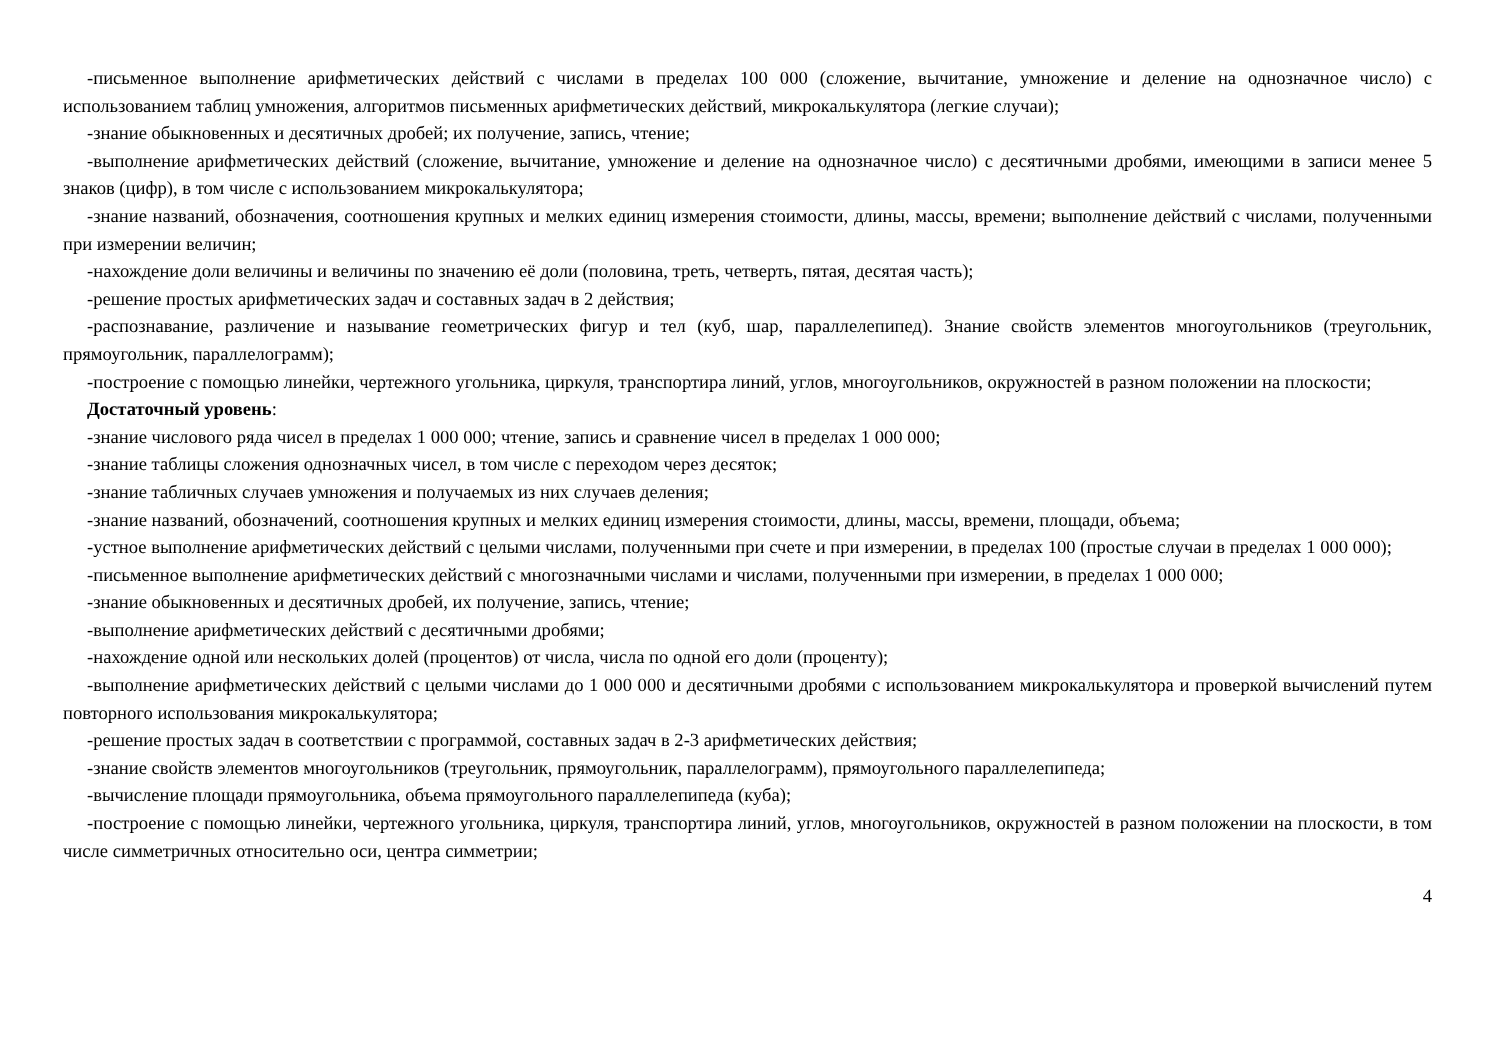-письменное выполнение арифметических действий с числами в пределах 100 000 (сложение, вычитание, умножение и деление на однозначное число) с использованием таблиц умножения, алгоритмов письменных арифметических действий, микрокалькулятора (легкие случаи);
-знание обыкновенных и десятичных дробей; их получение, запись, чтение;
-выполнение арифметических действий (сложение, вычитание, умножение и деление на однозначное число) с десятичными дробями, имеющими в записи менее 5 знаков (цифр), в том числе с использованием микрокалькулятора;
-знание названий, обозначения, соотношения крупных и мелких единиц измерения стоимости, длины, массы, времени; выполнение действий с числами, полученными при измерении величин;
-нахождение доли величины и величины по значению её доли (половина, треть, четверть, пятая, десятая часть);
-решение простых арифметических задач и составных задач в 2 действия;
-распознавание, различение и называние геометрических фигур и тел (куб, шар, параллелепипед). Знание свойств элементов многоугольников (треугольник, прямоугольник, параллелограмм);
-построение с помощью линейки, чертежного угольника, циркуля, транспортира линий, углов, многоугольников, окружностей в разном положении на плоскости;
Достаточный уровень:
-знание числового ряда чисел в пределах 1 000 000; чтение, запись и сравнение чисел в пределах 1 000 000;
-знание таблицы сложения однозначных чисел, в том числе с переходом через десяток;
-знание табличных случаев умножения и получаемых из них случаев деления;
-знание названий, обозначений, соотношения крупных и мелких единиц измерения стоимости, длины, массы, времени, площади, объема;
-устное выполнение арифметических действий с целыми числами, полученными при счете и при измерении, в пределах 100 (простые случаи в пределах 1 000 000);
-письменное выполнение арифметических действий с многозначными числами и числами, полученными при измерении, в пределах 1 000 000;
-знание обыкновенных и десятичных дробей, их получение, запись, чтение;
-выполнение арифметических действий с десятичными дробями;
-нахождение одной или нескольких долей (процентов) от числа, числа по одной его доли (проценту);
-выполнение арифметических действий с целыми числами до 1 000 000 и десятичными дробями с использованием микрокалькулятора и проверкой вычислений путем повторного использования микрокалькулятора;
-решение простых задач в соответствии с программой, составных задач в 2-3 арифметических действия;
-знание свойств элементов многоугольников (треугольник, прямоугольник, параллелограмм), прямоугольного параллелепипеда;
-вычисление площади прямоугольника, объема прямоугольного параллелепипеда (куба);
-построение с помощью линейки, чертежного угольника, циркуля, транспортира линий, углов, многоугольников, окружностей в разном положении на плоскости, в том числе симметричных относительно оси, центра симметрии;
4